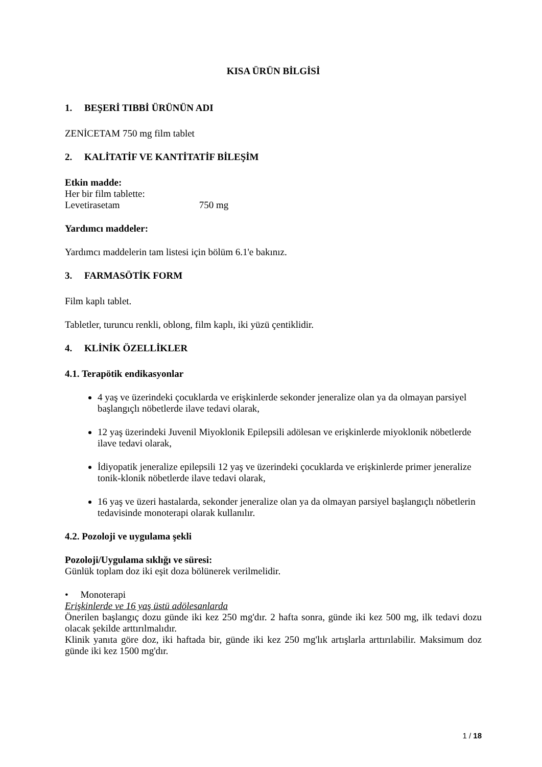KISA ÜRÜN BİLGİSİ
1. BEŞERİ TIBBİ ÜRÜNÜN ADI
ZENİCETAM 750 mg film tablet
2. KALİTATİF VE KANTİTATİF BİLEŞİM
Etkin madde:
Her bir film tablette:
Levetirasetam 750 mg
Yardımcı maddeler:
Yardımcı maddelerin tam listesi için bölüm 6.1'e bakınız.
3. FARMASÖTİK FORM
Film kaplı tablet.
Tabletler, turuncu renkli, oblong, film kaplı, iki yüzü çentiklidir.
4. KLİNİK ÖZELLİKLER
4.1. Terapötik endikasyonlar
4 yaş ve üzerindeki çocuklarda ve erişkinlerde sekonder jeneralize olan ya da olmayan parsiyel başlangıçlı nöbetlerde ilave tedavi olarak,
12 yaş üzerindeki Juvenil Miyoklonik Epilepsili adölesan ve erişkinlerde miyoklonik nöbetlerde ilave tedavi olarak,
İdiyopatik jeneralize epilepsili 12 yaş ve üzerindeki çocuklarda ve erişkinlerde primer jeneralize tonik-klonik nöbetlerde ilave tedavi olarak,
16 yaş ve üzeri hastalarda, sekonder jeneralize olan ya da olmayan parsiyel başlangıçlı nöbetlerin tedavisinde monoterapi olarak kullanılır.
4.2. Pozoloji ve uygulama şekli
Pozoloji/Uygulama sıklığı ve süresi:
Günlük toplam doz iki eşit doza bölünerek verilmelidir.
• Monoterapi
Erişkinlerde ve 16 yaş üstü adölesanlarda
Önerilen başlangıç dozu günde iki kez 250 mg'dır. 2 hafta sonra, günde iki kez 500 mg, ilk tedavi dozu olacak şekilde arttırılmalıdır.
Klinik yanıta göre doz, iki haftada bir, günde iki kez 250 mg'lık artışlarla arttırılabilir. Maksimum doz günde iki kez 1500 mg'dır.
1 / 18